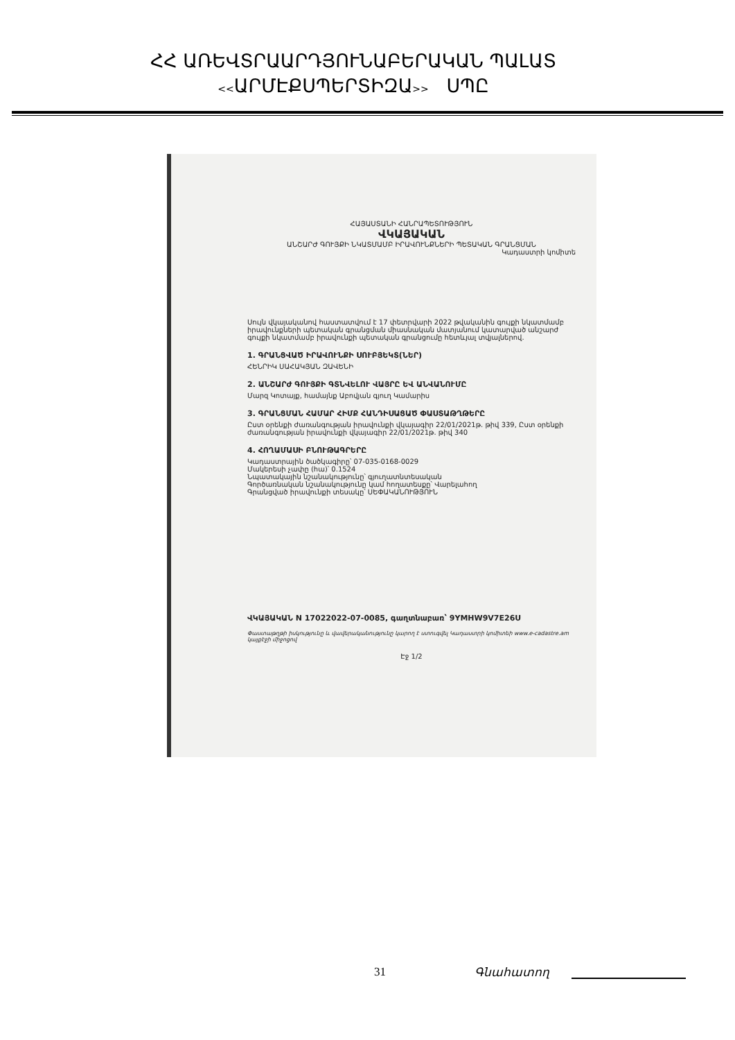ՀՀ ԱՌԵՎՏՐԱԱՐԴՅՈՒՆԱԲԵՐԱԿԱՆ ՊԱԼԱՏ
<<ԱՐՄԷՔՍՊԵՐՏԻԶԱ>> ՍՊԸ
ՀԱՅԱՍՏԱՆԻ ՀԱՆՐԱՊԵՏՈՒԹՅՈՒՆ
ՎԿԱՅԱԿԱՆ
ԱՆՇԱՐԺ ԳՈՒՅՔԻ ՆԿԱՏՄԱՄԲ ԻՐԱՎՈՒՆՔՆԵՐԻ ՊԵՏԱԿԱՆ ԳՐԱՆՑՄԱՆ
Կադաստրի կոմիտե
Սույն վկայականով հաստատվում է 17 փետրվարի 2022 թվականին գույքի նկատմամբ իրավունքների պետական գրանցման միասնական մատյանում կատարված անշարժ գույքի նկատմամբ իրավունքի պետական գրանցումը հետևյալ տվյալներով.
1. ԳՐԱՆՑՎԱԾ ԻՐԱՎՈՒՆՔԻ ՍՈՒԲՅԵԿՏ(ՆԵՐ)
ՀԵՆՐԻԿ ՍԱՀԱԿՅԱՆ ԶԱՎԵՆԻ
2. ԱՆՇԱՐԺ ԳՈՒՅՔԻ ԳՏՆՎԵԼՈՒ ՎԱՅՐԸ ԵՎ ԱՆՎԱՆՈՒՄԸ
Մարզ Կոտայք, համայնք Աբովյան գյուղ Կամարիս
3. ԳՐԱՆՑՄԱՆ ՀԱՄԱՐ ՀԻՄՔ ՀԱՆԴԻՍԱՑԱԾ ՓԱՍՏԱԹՂԹԵՐԸ
Ըստ օրենքի ժառանգության իրավունքի վկայագիր 22/01/2021թ. թիվ 339, Ըստ օրենքի ժառանգության իրավունքի վկայագիր 22/01/2021թ. թիվ 340
4. ՀՈՂԱՄԱՍԻ ԲՆՈՒԹԱԳՐԵՐԸ
Կադաստրային ծածկագիրը՝ 07-035-0168-0029
Մակերեսի չափը (հա)՝ 0.1524
Նպատակային նշանակությունը՝ գյուղատնտեսական
Գործառնական նշանակությունը կամ հողատեսքը՝ Վարելահող
Գրանցված իրավունքի տեսակը՝ ՍԵՓԱԿԱՆՈՒԹՅՈՒՆ
ՎԿԱՅԱԿԱՆ N 17022022-07-0085, գաղտնաբառ՝ 9YMHW9V7E26U
Փաստաթղթի իսկությունը և վավերականությունը կարող է ստուգվել Կադաստրի կոմիտեի www.e-cadastre.am կայքէջի միջոցով
Էջ 1/2
31 Գնահատող